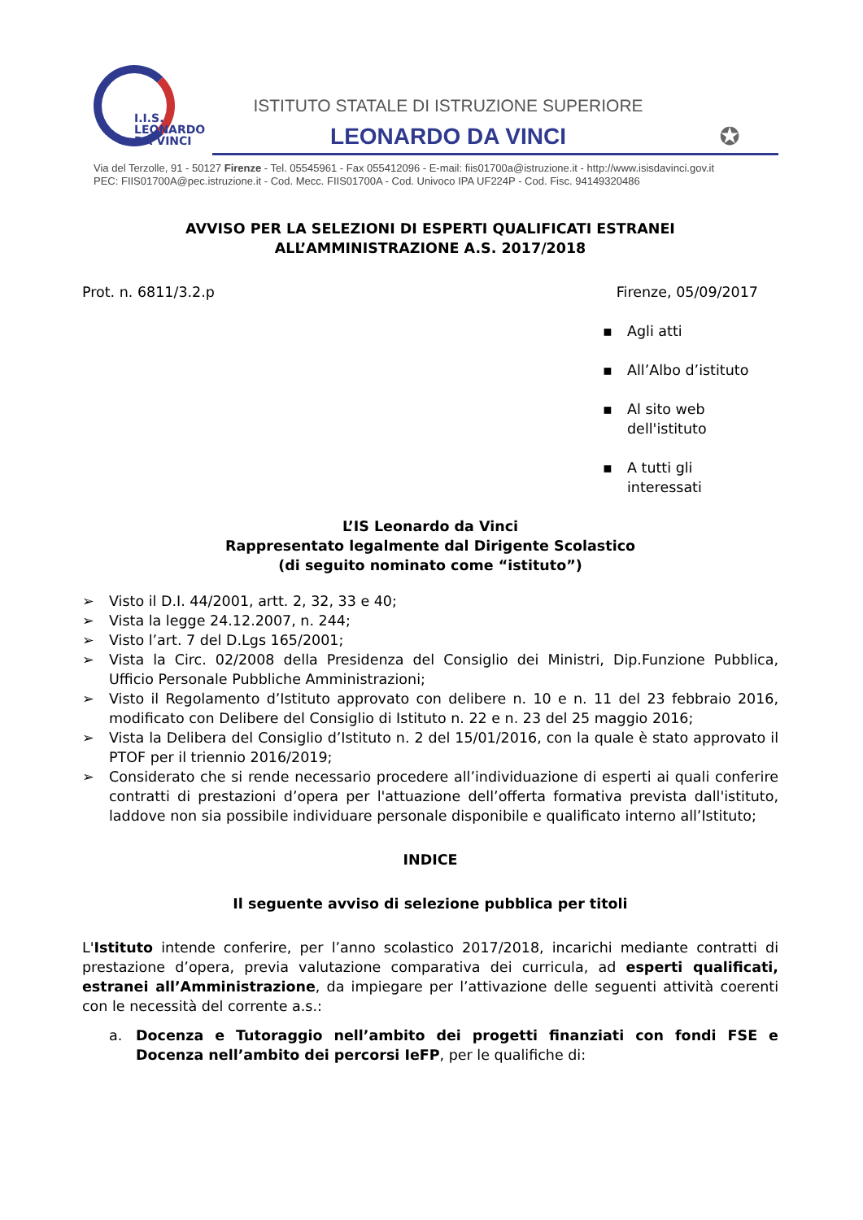I.I.S.
LEONARDO
DA VINCI
ISTITUTO STATALE DI ISTRUZIONE SUPERIORE
LEONARDO DA VINCI
✪
Via del Terzolle, 91 - 50127 Firenze - Tel. 05545961 - Fax 055412096 - E-mail: fiis01700a@istruzione.it - http://www.isisdavinci.gov.it
PEC: FIIS01700A@pec.istruzione.it - Cod. Mecc. FIIS01700A - Cod. Univoco IPA UF224P - Cod. Fisc. 94149320486
AVVISO PER LA SELEZIONI DI ESPERTI QUALIFICATI ESTRANEI
ALL’AMMINISTRAZIONE A.S. 2017/2018
Prot. n. 6811/3.2.p Firenze, 05/09/2017
▪ Agli atti
▪ All’Albo d’istituto
▪ Al sito web
dell'istituto
▪ A tutti gli
interessati
L’IS Leonardo da Vinci
Rappresentato legalmente dal Dirigente Scolastico
(di seguito nominato come “istituto”)
➢ Visto il D.I. 44/2001, artt. 2, 32, 33 e 40;
➢ Vista la legge 24.12.2007, n. 244;
➢ Visto l’art. 7 del D.Lgs 165/2001;
➢ Vista la Circ. 02/2008 della Presidenza del Consiglio dei Ministri, Dip.Funzione Pubblica, Ufficio Personale Pubbliche Amministrazioni;
➢ Visto il Regolamento d’Istituto approvato con delibere n. 10 e n. 11 del 23 febbraio 2016, modificato con Delibere del Consiglio di Istituto n. 22 e n. 23 del 25 maggio 2016;
➢ Vista la Delibera del Consiglio d’Istituto n. 2 del 15/01/2016, con la quale è stato approvato il PTOF per il triennio 2016/2019;
➢ Considerato che si rende necessario procedere all’individuazione di esperti ai quali conferire contratti di prestazioni d’opera per l'attuazione dell’offerta formativa prevista dall'istituto, laddove non sia possibile individuare personale disponibile e qualificato interno all’Istituto;
INDICE
Il seguente avviso di selezione pubblica per titoli
L'Istituto intende conferire, per l’anno scolastico 2017/2018, incarichi mediante contratti di prestazione d’opera, previa valutazione comparativa dei curricula, ad esperti qualificati, estranei all’Amministrazione, da impiegare per l’attivazione delle seguenti attività coerenti con le necessità del corrente a.s.:
a. Docenza e Tutoraggio nell’ambito dei progetti finanziati con fondi FSE e Docenza nell’ambito dei percorsi IeFP, per le qualifiche di: